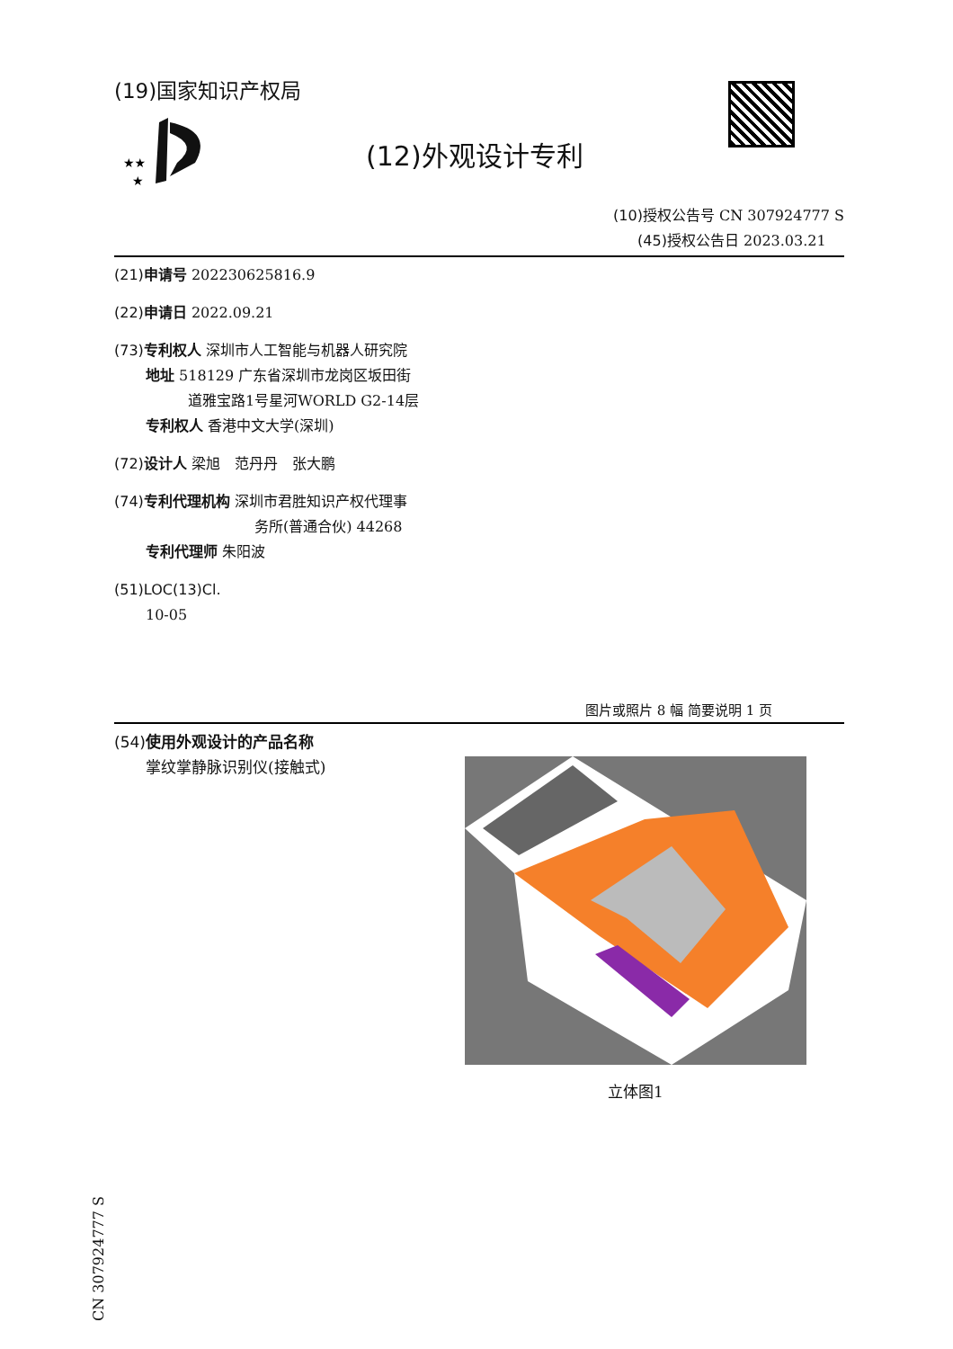(19)国家知识产权局
★★
★
(12)外观设计专利
(10)授权公告号 CN 307924777 S
(45)授权公告日 2023.03.21
(21)申请号 202230625816.9
(22)申请日 2022.09.21
(73)专利权人 深圳市人工智能与机器人研究院
地址 518129 广东省深圳市龙岗区坂田街
道雅宝路1号星河WORLD G2-14层
专利权人 香港中文大学(深圳)
(72)设计人 梁旭　范丹丹　张大鹏
(74)专利代理机构 深圳市君胜知识产权代理事
务所(普通合伙) 44268
专利代理师 朱阳波
(51)LOC(13)Cl.
10-05
图片或照片 8 幅 简要说明 1 页
(54)使用外观设计的产品名称
掌纹掌静脉识别仪(接触式)
立体图1
CN 307924777 S